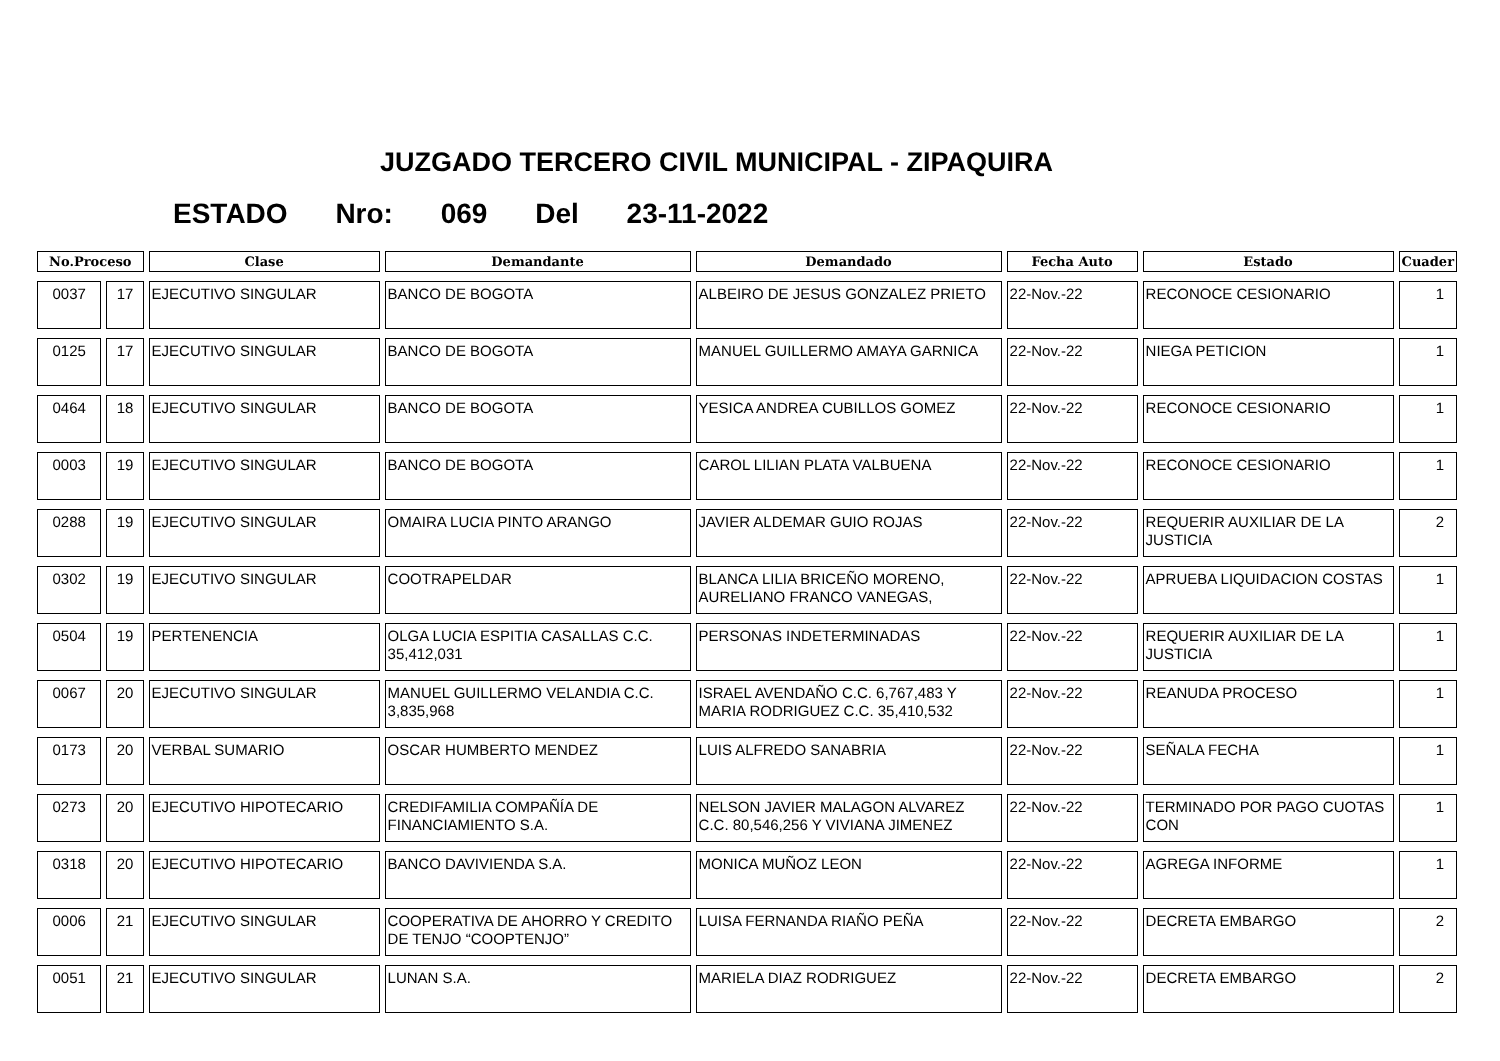JUZGADO TERCERO CIVIL MUNICIPAL - ZIPAQUIRA
ESTADO Nro: 069 Del 23-11-2022
| No.Proceso | | Clase | Demandante | Demandado | Fecha Auto | Estado | Cuader |
| --- | --- | --- | --- | --- | --- | --- | --- |
| 0037 | 17 | EJECUTIVO SINGULAR | BANCO DE BOGOTA | ALBEIRO DE JESUS GONZALEZ PRIETO | 22-Nov.-22 | RECONOCE CESIONARIO | 1 |
| 0125 | 17 | EJECUTIVO SINGULAR | BANCO DE BOGOTA | MANUEL GUILLERMO AMAYA GARNICA | 22-Nov.-22 | NIEGA PETICION | 1 |
| 0464 | 18 | EJECUTIVO SINGULAR | BANCO DE BOGOTA | YESICA ANDREA CUBILLOS GOMEZ | 22-Nov.-22 | RECONOCE CESIONARIO | 1 |
| 0003 | 19 | EJECUTIVO SINGULAR | BANCO DE BOGOTA | CAROL LILIAN PLATA VALBUENA | 22-Nov.-22 | RECONOCE CESIONARIO | 1 |
| 0288 | 19 | EJECUTIVO SINGULAR | OMAIRA LUCIA PINTO ARANGO | JAVIER ALDEMAR GUIO ROJAS | 22-Nov.-22 | REQUERIR AUXILIAR DE LA JUSTICIA | 2 |
| 0302 | 19 | EJECUTIVO SINGULAR | COOTRAPELDAR | BLANCA LILIA BRICEÑO MORENO, AURELIANO FRANCO VANEGAS, | 22-Nov.-22 | APRUEBA LIQUIDACION COSTAS | 1 |
| 0504 | 19 | PERTENENCIA | OLGA LUCIA ESPITIA CASALLAS C.C. 35,412,031 | PERSONAS INDETERMINADAS | 22-Nov.-22 | REQUERIR AUXILIAR DE LA JUSTICIA | 1 |
| 0067 | 20 | EJECUTIVO SINGULAR | MANUEL GUILLERMO VELANDIA C.C. 3,835,968 | ISRAEL AVENDAÑO C.C. 6,767,483 Y MARIA RODRIGUEZ C.C. 35,410,532 | 22-Nov.-22 | REANUDA PROCESO | 1 |
| 0173 | 20 | VERBAL SUMARIO | OSCAR HUMBERTO MENDEZ | LUIS ALFREDO SANABRIA | 22-Nov.-22 | SEÑALA FECHA | 1 |
| 0273 | 20 | EJECUTIVO HIPOTECARIO | CREDIFAMILIA COMPAÑÍA DE FINANCIAMIENTO S.A. | NELSON JAVIER MALAGON ALVAREZ C.C. 80,546,256 Y VIVIANA JIMENEZ | 22-Nov.-22 | TERMINADO POR PAGO CUOTAS CON | 1 |
| 0318 | 20 | EJECUTIVO HIPOTECARIO | BANCO DAVIVIENDA S.A. | MONICA MUÑOZ LEON | 22-Nov.-22 | AGREGA INFORME | 1 |
| 0006 | 21 | EJECUTIVO SINGULAR | COOPERATIVA DE AHORRO Y CREDITO DE TENJO “COOPTENJO” | LUISA FERNANDA RIAÑO PEÑA | 22-Nov.-22 | DECRETA EMBARGO | 2 |
| 0051 | 21 | EJECUTIVO SINGULAR | LUNAN S.A. | MARIELA DIAZ RODRIGUEZ | 22-Nov.-22 | DECRETA EMBARGO | 2 |